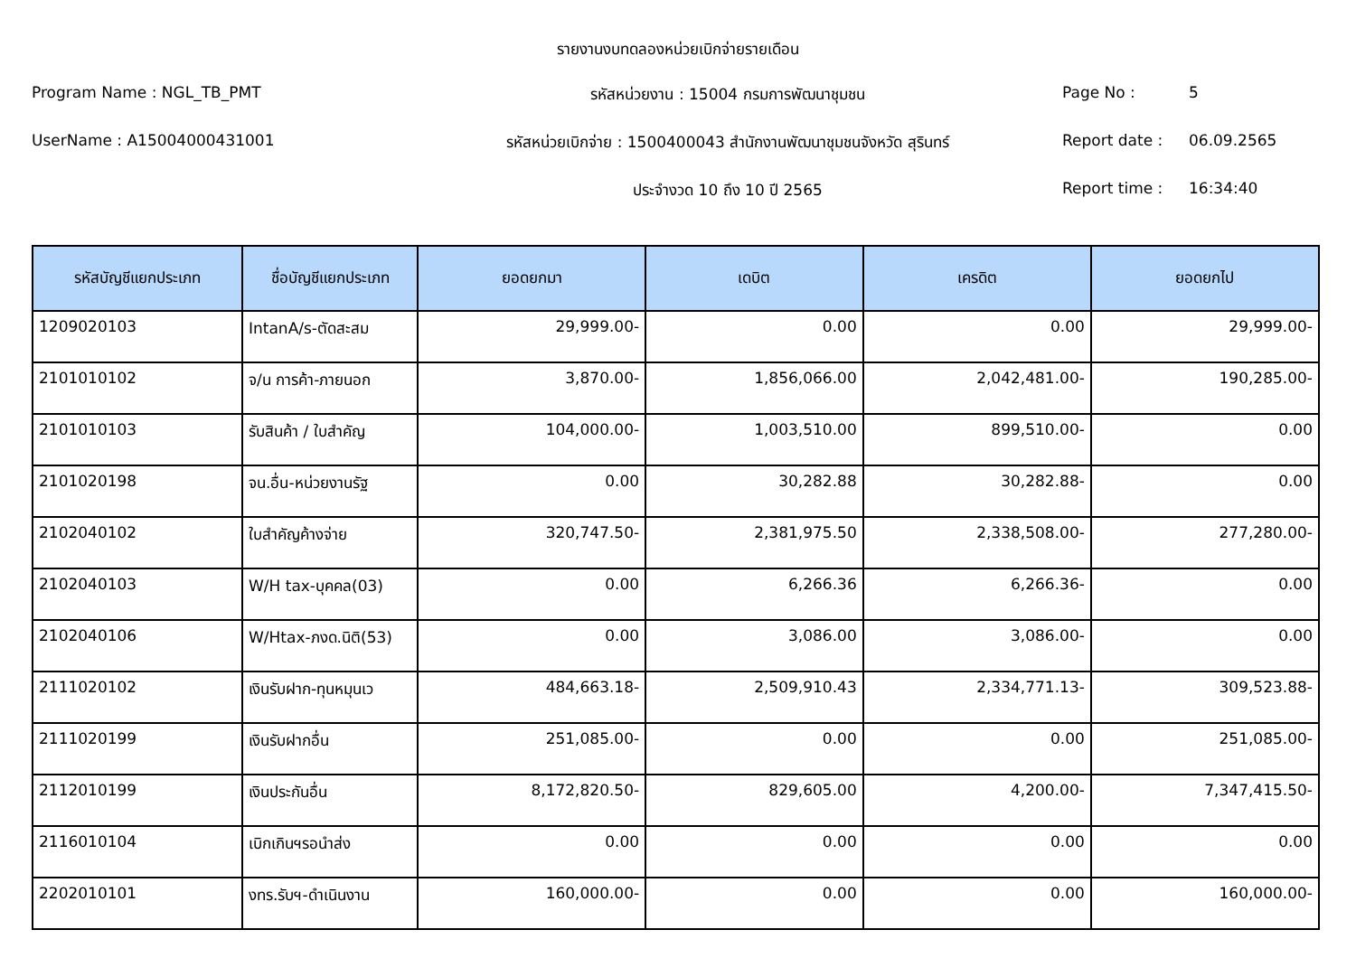รายงานงบทดลองหน่วยเบิกจ่ายรายเดือน
Program Name : NGL_TB_PMT
รหัสหน่วยงาน : 15004 กรมการพัฒนาชุมชน
Page No :
5
UserName : A15004000431001
รหัสหน่วยเบิกจ่าย : 1500400043 สำนักงานพัฒนาชุมชนจังหวัด สุรินทร์
Report date :
06.09.2565
ประจำงวด 10 ถึง 10 ปี 2565
Report time :
16:34:40
| รหัสบัญชีแยกประเภท | ชื่อบัญชีแยกประเภท | ยอดยกมา | เดบิต | เครดิต | ยอดยกไป |
| --- | --- | --- | --- | --- | --- |
| 1209020103 | IntanA/s-ตัดสะสม | 29,999.00- | 0.00 | 0.00 | 29,999.00- |
| 2101010102 | จ/น การค้า-ภายนอก | 3,870.00- | 1,856,066.00 | 2,042,481.00- | 190,285.00- |
| 2101010103 | รับสินค้า / ใบสำคัญ | 104,000.00- | 1,003,510.00 | 899,510.00- | 0.00 |
| 2101020198 | จน.อื่น-หน่วยงานรัฐ | 0.00 | 30,282.88 | 30,282.88- | 0.00 |
| 2102040102 | ใบสำคัญค้างจ่าย | 320,747.50- | 2,381,975.50 | 2,338,508.00- | 277,280.00- |
| 2102040103 | W/H tax-บุคคล(03) | 0.00 | 6,266.36 | 6,266.36- | 0.00 |
| 2102040106 | W/Htax-ภงด.นิติ(53) | 0.00 | 3,086.00 | 3,086.00- | 0.00 |
| 2111020102 | เงินรับฝาก-ทุนหมุนเว | 484,663.18- | 2,509,910.43 | 2,334,771.13- | 309,523.88- |
| 2111020199 | เงินรับฝากอื่น | 251,085.00- | 0.00 | 0.00 | 251,085.00- |
| 2112010199 | เงินประกันอื่น | 8,172,820.50- | 829,605.00 | 4,200.00- | 7,347,415.50- |
| 2116010104 | เบิกเกินฯรอนำส่ง | 0.00 | 0.00 | 0.00 | 0.00 |
| 2202010101 | งทร.รับฯ-ดำเนินงาน | 160,000.00- | 0.00 | 0.00 | 160,000.00- |